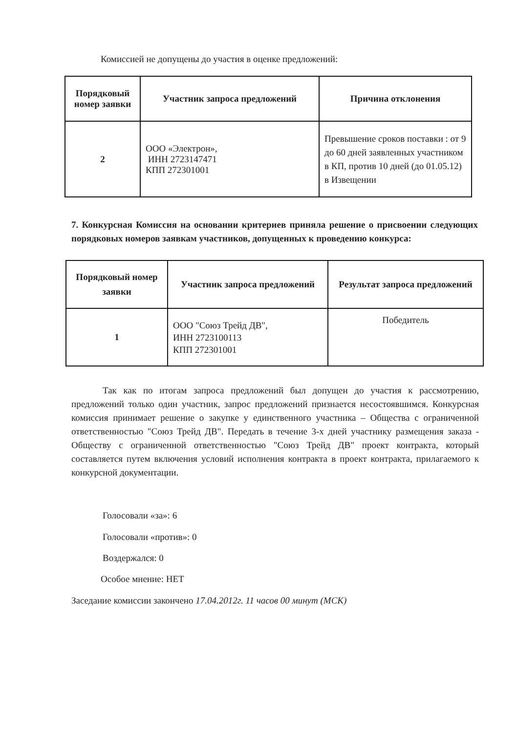Комиссией не допущены до участия в оценке предложений:
| Порядковый номер заявки | Участник запроса предложений | Причина отклонения |
| --- | --- | --- |
| 2 | ООО «Электрон», ИНН 2723147471 КПП 272301001 | Превышение сроков поставки : от 9 до 60 дней заявленных участником в КП, против 10 дней (до 01.05.12) в Извещении |
7. Конкурсная Комиссия на основании критериев приняла решение о присвоении следующих порядковых номеров заявкам участников, допущенных к проведению конкурса:
| Порядковый номер заявки | Участник запроса предложений | Результат запроса предложений |
| --- | --- | --- |
| 1 | ООО "Союз Трейд ДВ", ИНН 2723100113 КПП 272301001 | Победитель |
Так как по итогам запроса предложений был допущен до участия к рассмотрению, предложений только один участник, запрос предложений признается несостоявшимся. Конкурсная комиссия принимает решение о закупке у единственного участника – Общества с ограниченной ответственностью "Союз Трейд ДВ". Передать в течение 3-х дней участнику размещения заказа - Обществу с ограниченной ответственностью "Союз Трейд ДВ" проект контракта, который составляется путем включения условий исполнения контракта в проект контракта, прилагаемого к конкурсной документации.
Голосовали «за»: 6
Голосовали «против»: 0
Воздержался: 0
Особое мнение: НЕТ
Заседание комиссии закончено 17.04.2012г. 11 часов 00 минут (МСК)